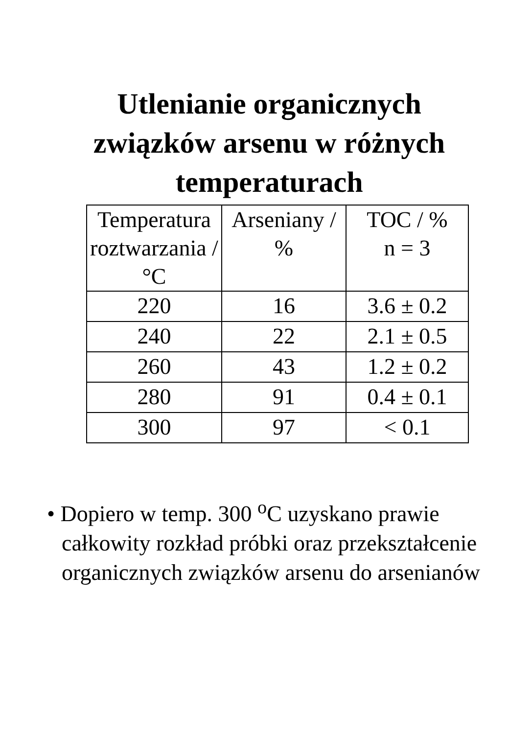Utlenianie organicznych
związków arsenu w różnych
temperaturach
| Temperatura roztwarzania / °C | Arseniany / % | TOC / % n = 3 |
| --- | --- | --- |
| 220 | 16 | 3.6 ± 0.2 |
| 240 | 22 | 2.1 ± 0.5 |
| 260 | 43 | 1.2 ± 0.2 |
| 280 | 91 | 0.4 ± 0.1 |
| 300 | 97 | < 0.1 |
• Dopiero w temp. 300 <sup>o</sup>C uzyskano prawie całkowity rozkład próbki oraz przekształcenie organicznych związków arsenu do arsenianów